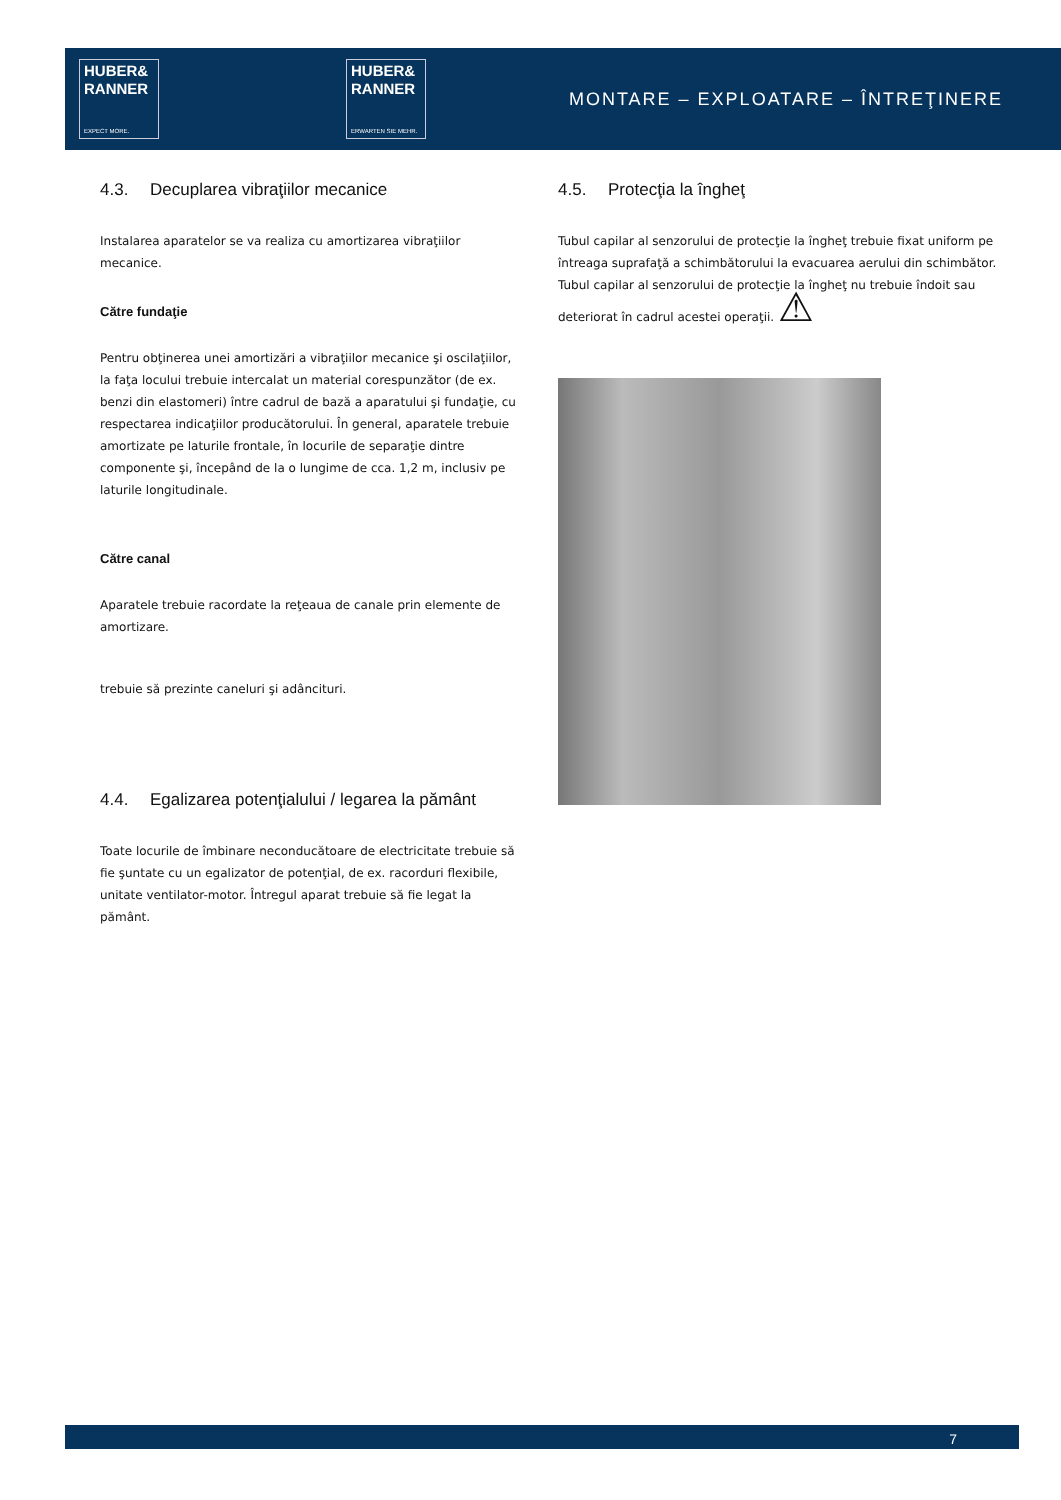HUBER&
RANNER
EXPECT MORE.
HUBER&
RANNER
ERWARTEN SIE MEHR.
MONTARE – EXPLOATARE – ÎNTREŢINERE
4.3. Decuplarea vibraţiilor mecanice
Instalarea aparatelor se va realiza cu amortizarea vibraţiilor mecanice.
Către fundaţie
Pentru obţinerea unei amortizări a vibraţiilor mecanice şi oscilaţiilor, la faţa locului trebuie intercalat un material corespunzător (de ex. benzi din elastomeri) între cadrul de bază a aparatului şi fundaţie, cu respectarea indicaţiilor producătorului. În general, aparatele trebuie amortizate pe laturile frontale, în locurile de separaţie dintre componente şi, începând de la o lungime de cca. 1,2 m, inclusiv pe laturile longitudinale.
Către canal
Aparatele trebuie racordate la reţeaua de canale prin elemente de amortizare.
trebuie să prezinte caneluri şi adâncituri.
4.4. Egalizarea potenţialului / legarea la pământ
Toate locurile de îmbinare neconducătoare de electricitate trebuie să fie şuntate cu un egalizator de potenţial, de ex. racorduri flexibile, unitate ventilator-motor. Întregul aparat trebuie să fie legat la pământ.
4.5. Protecţia la îngheţ
Tubul capilar al senzorului de protecţie la îngheţ trebuie fixat uniform pe întreaga suprafaţă a schimbătorului la evacuarea aerului din schimbător.
Tubul capilar al senzorului de protecţie la îngheţ nu trebuie îndoit sau deteriorat în cadrul acestei operaţii. ⚠
7